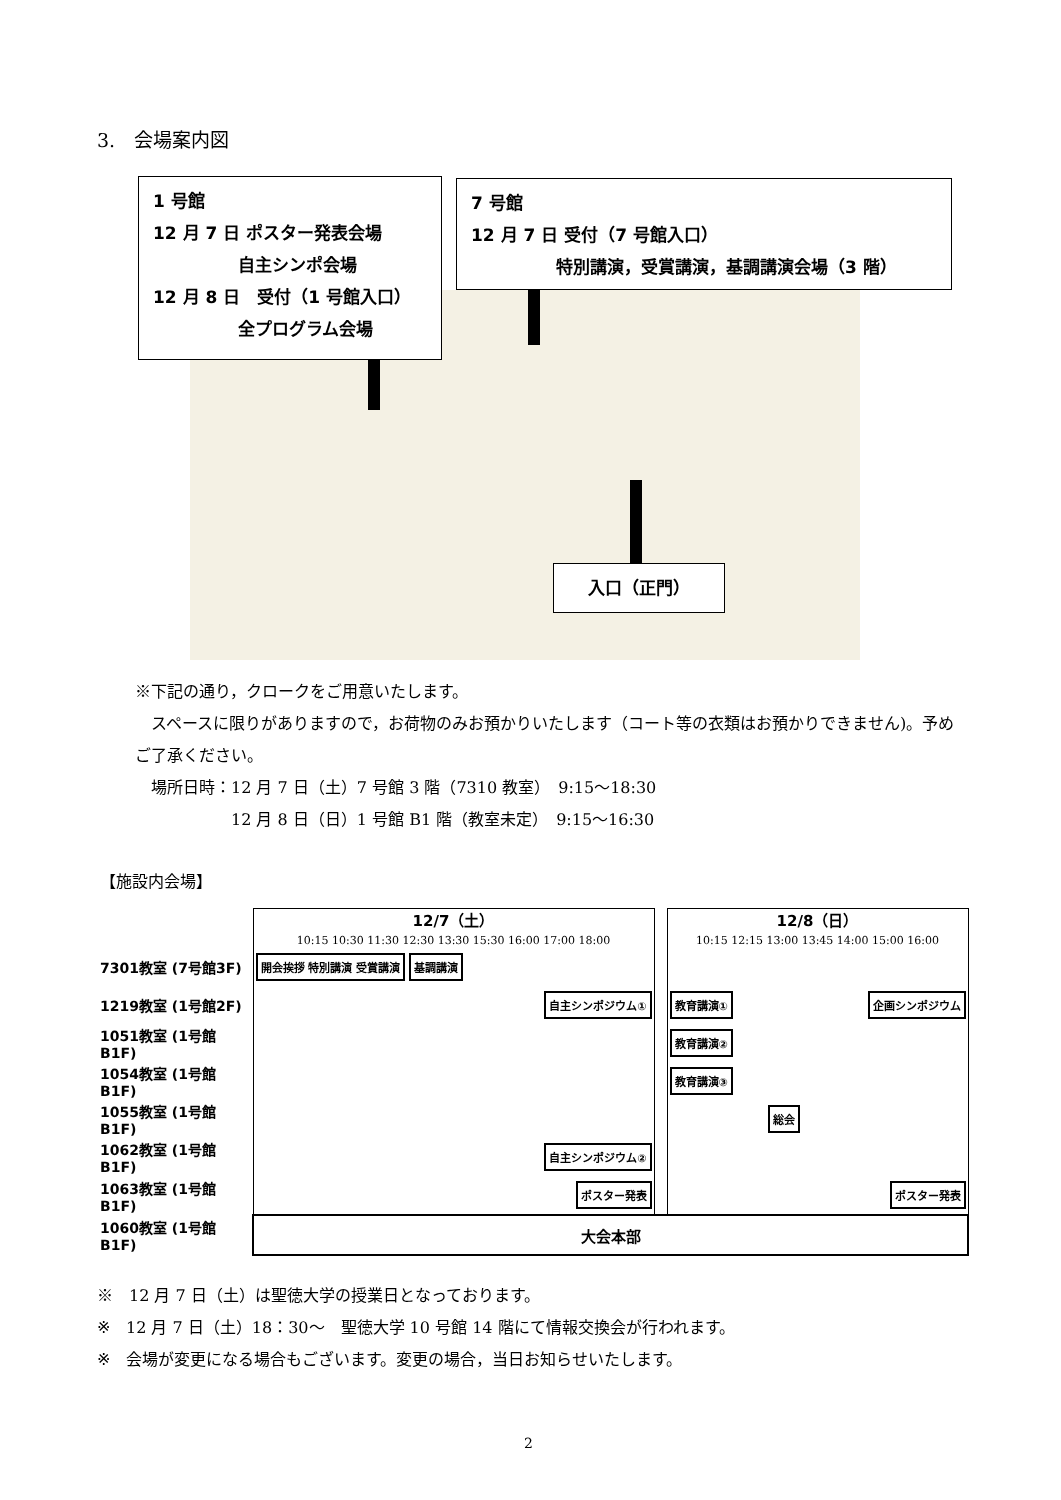3.　会場案内図
1 号館
12 月 7 日 ポスター発表会場
　　　　　自主シンポ会場
12 月 8 日　受付（1 号館入口）
　　　　　全プログラム会場
7 号館
12 月 7 日 受付（7 号館入口）
　　　　　特別講演，受賞講演，基調講演会場（3 階）
入口（正門）
※下記の通り，クロークをご用意いたします。
　スペースに限りがありますので，お荷物のみお預かりいたします（コート等の衣類はお預かりできません)。予めご了承ください。
　場所日時：12 月 7 日（土）7 号館 3 階（7310 教室）　9:15～18:30
　　　　　　12 月 8 日（日）1 号館 B1 階（教室未定）　9:15～16:30
【施設内会場】
| | 12/7（土） 10:15 10:30 11:30 12:30 13:30 15:30 16:00 17:00 18:00 | | 12/8（日） 10:15 12:15 13:00 13:45 14:00 15:00 16:00 |
| 7301教室 (7号館3F) | 開会挨拶 特別講演 受賞講演 基調講演 | | |
| 1219教室 (1号館2F) | 自主シンポジウム① | | 教育講演① 企画シンポジウム |
| 1051教室 (1号館B1F) | | | 教育講演② |
| 1054教室 (1号館B1F) | | | 教育講演③ |
| 1055教室 (1号館B1F) | | | 総会 |
| 1062教室 (1号館B1F) | 自主シンポジウム② | | |
| 1063教室 (1号館B1F) | ポスター発表 | | ポスター発表 |
| 1060教室 (1号館B1F) | 大会本部 | | |
※　12 月 7 日（土）は聖徳大学の授業日となっております。
※　12 月 7 日（土）18：30～　聖徳大学 10 号館 14 階にて情報交換会が行われます。
※　会場が変更になる場合もございます。変更の場合，当日お知らせいたします。
2